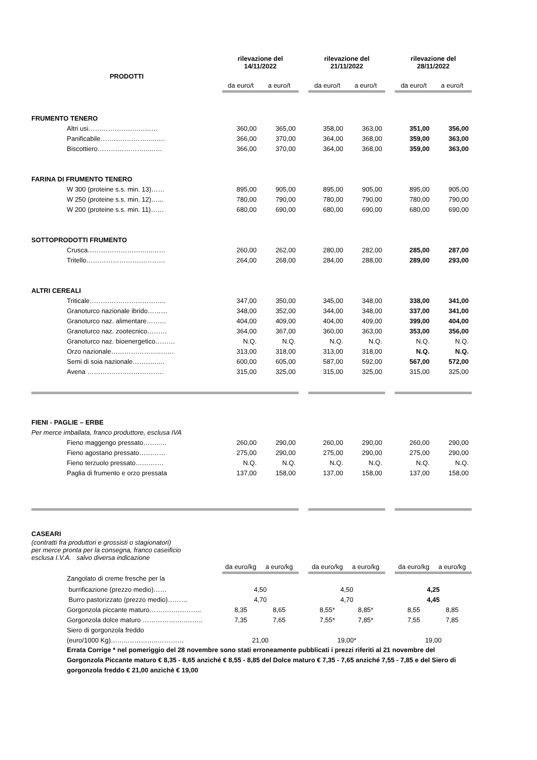| PRODOTTI | rilevazione del 14/11/2022 | | | rilevazione del 21/11/2022 | | | rilevazione del 28/11/2022 | |
| | da euro/t | a euro/t | | da euro/t | a euro/t | | da euro/t | a euro/t |
| FRUMENTO TENERO | | | | | | | | |
| Altri usi……………………..…… | 360,00 | 365,00 | | 358,00 | 363,00 | | 351,00 | 356,00 |
| Panificabile…………………...…… | 366,00 | 370,00 | | 364,00 | 368,00 | | 359,00 | 363,00 |
| Biscottiero…………………...…… | 366,00 | 370,00 | | 364,00 | 368,00 | | 359,00 | 363,00 |
| FARINA DI FRUMENTO TENERO | | | | | | | | |
| W 300 (proteine s.s. min. 13)…… | 895,00 | 905,00 | | 895,00 | 905,00 | | 895,00 | 905,00 |
| W 250 (proteine s.s. min. 12)…... | 780,00 | 790,00 | | 780,00 | 790,00 | | 780,00 | 790,00 |
| W 200 (proteine s.s. min. 11)…… | 680,00 | 690,00 | | 680,00 | 690,00 | | 680,00 | 690,00 |
| SOTTOPRODOTTI FRUMENTO | | | | | | | | |
| Crusca…………………….…..…… | 260,00 | 262,00 | | 280,00 | 282,00 | | 285,00 | 287,00 |
| Tritello……………………………… | 264,00 | 268,00 | | 284,00 | 288,00 | | 289,00 | 293,00 |
| ALTRI CEREALI | | | | | | | | |
| Triticale…………………………….. | 347,00 | 350,00 | | 345,00 | 348,00 | | 338,00 | 341,00 |
| Granoturco nazionale ibrido……… | 348,00 | 352,00 | | 344,00 | 348,00 | | 337,00 | 341,00 |
| Granoturco naz. alimentare……… | 404,00 | 409,00 | | 404,00 | 409,00 | | 399,00 | 404,00 |
| Granoturco naz. zootecnico……… | 364,00 | 367,00 | | 360,00 | 363,00 | | 353,00 | 356,00 |
| Granoturco naz. bioenergetico……… | N.Q. | N.Q. | | N.Q. | N.Q. | | N.Q. | N.Q. |
| Orzo nazionale…………………..…… | 313,00 | 318,00 | | 313,00 | 318,00 | | N.Q. | N.Q. |
| Semi di soia nazionale……….….. | 600,00 | 605,00 | | 587,00 | 592,00 | | 567,00 | 572,00 |
| Avena …………………………….. | 315,00 | 325,00 | | 315,00 | 325,00 | | 315,00 | 325,00 |
| FIENI - PAGLIE – ERBE | | | | | | | | |
| Per merce imballata, franco produttore, esclusa IVA | | | | | | | | |
| Fieno maggengo pressato……..… | 260,00 | 290,00 | | 260,00 | 290,00 | | 260,00 | 290,00 |
| Fieno agostano pressato………… | 275,00 | 290,00 | | 275,00 | 290,00 | | 275,00 | 290,00 |
| Fieno terzuolo pressato….……… | N.Q. | N.Q. | | N.Q. | N.Q. | | N.Q. | N.Q. |
| Paglia di frumento e orzo pressata | 137,00 | 158,00 | | 137,00 | 158,00 | | 137,00 | 158,00 |
| CASEARI | | | | | | | | |
| (contratti fra produttori e grossisti o stagionatori) per merce pronta per la consegna, franco caseificio esclusa I.V.A. salvo diversa indicazione | | | | | | | | |
| | da euro/kg | a euro/kg | | da euro/kg | a euro/kg | | da euro/kg | a euro/kg |
| Zangolato di creme fresche per la | | | | | | | | |
| burrificazione (prezzo medio)…… | 4,50 | | | 4,50 | | | 4,25 | |
| Burro pastorizzato (prezzo medio)……… | 4,70 | | | 4,70 | | | 4,45 | |
| Gorgonzola piccante maturo……….………….. | 8,35 | 8,65 | | 8,55* | 8,85* | | 8,55 | 8,85 |
| Gorgonzola dolce maturo …………….….…….. | 7,35 | 7,65 | | 7,55* | 7,85* | | 7,55 | 7,85 |
| Siero di gorgonzola freddo | | | | | | | | |
| (euro/1000 Kg)……..…………..………… | 21,00 | | | 19,00* | | | 19,00 | |
| Errata Corrige * nel pomeriggio del 28 novembre sono stati erroneamente pubblicati i prezzi riferiti al 21 novembre del Gorgonzola Piccante maturo € 8,35 - 8,65 anziché € 8,55 - 8,85 del Dolce maturo € 7,35 - 7,65 anziché 7,55 - 7,85 e del Siero di gorgonzola freddo € 21,00 anzichè € 19,00 | | | | | | | | |